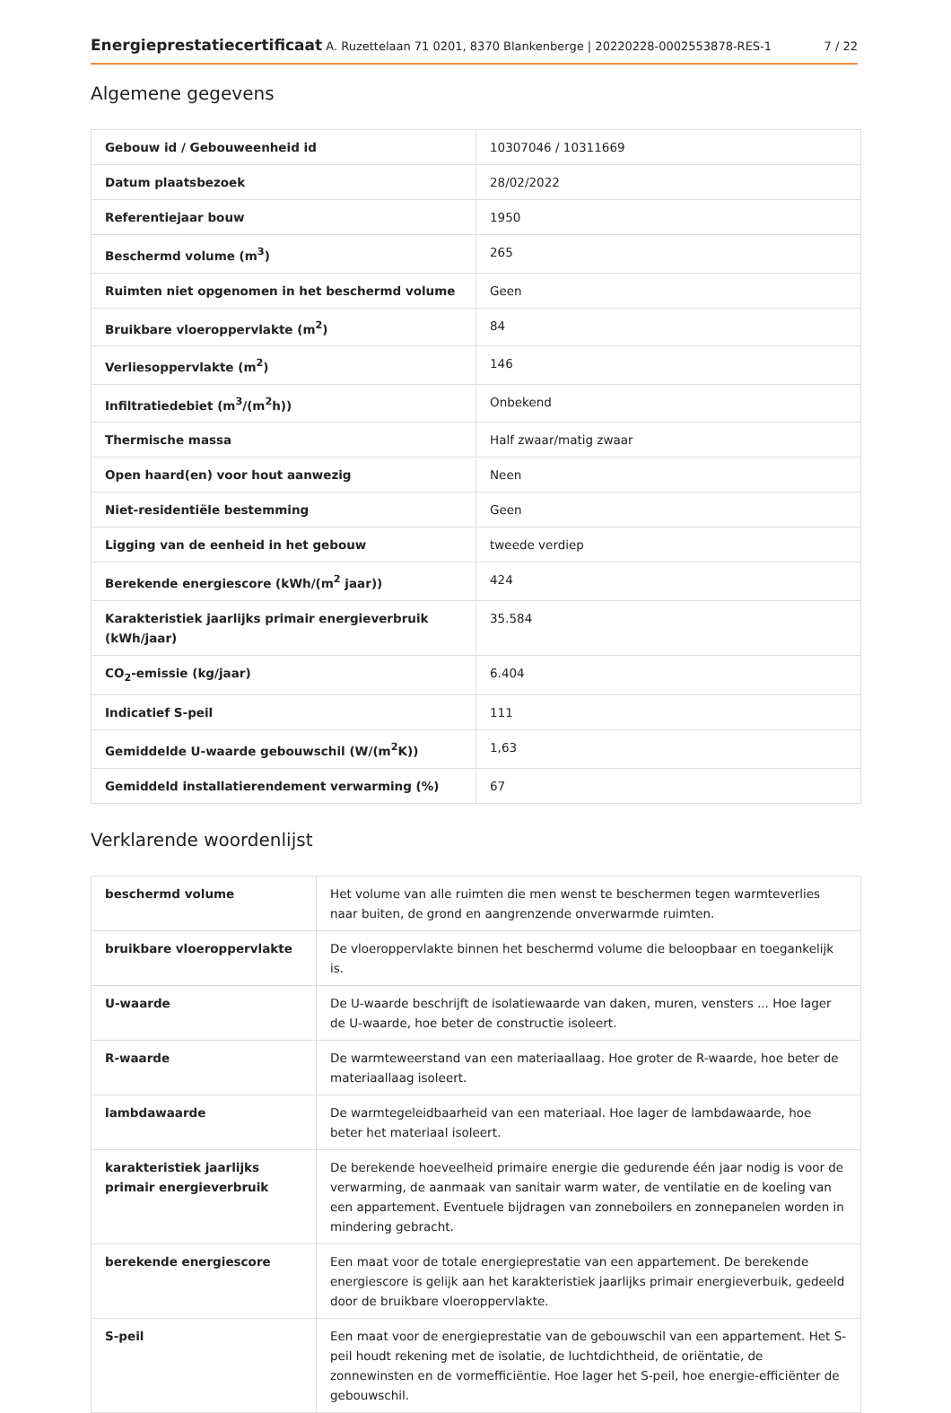Energieprestatiecertificaat A. Ruzettelaan 71 0201, 8370 Blankenberge | 20220228-0002553878-RES-1 7 / 22
Algemene gegevens
| Gebouw id / Gebouweenheid id | 10307046 / 10311669 |
| Datum plaatsbezoek | 28/02/2022 |
| Referentiejaar bouw | 1950 |
| Beschermd volume (m<sup>3</sup>) | 265 |
| Ruimten niet opgenomen in het beschermd volume | Geen |
| Bruikbare vloeroppervlakte (m<sup>2</sup>) | 84 |
| Verliesoppervlakte (m<sup>2</sup>) | 146 |
| Infiltratiedebiet (m<sup>3</sup>/(m<sup>2</sup>h)) | Onbekend |
| Thermische massa | Half zwaar/matig zwaar |
| Open haard(en) voor hout aanwezig | Neen |
| Niet-residentiële bestemming | Geen |
| Ligging van de eenheid in het gebouw | tweede verdiep |
| Berekende energiescore (kWh/(m<sup>2</sup> jaar)) | 424 |
| Karakteristiek jaarlijks primair energieverbruik (kWh/jaar) | 35.584 |
| CO<sub>2</sub>-emissie (kg/jaar) | 6.404 |
| Indicatief S-peil | 111 |
| Gemiddelde U-waarde gebouwschil (W/(m<sup>2</sup>K)) | 1,63 |
| Gemiddeld installatierendement verwarming (%) | 67 |
Verklarende woordenlijst
| beschermd volume | Het volume van alle ruimten die men wenst te beschermen tegen warmteverlies naar buiten, de grond en aangrenzende onverwarmde ruimten. |
| bruikbare vloeroppervlakte | De vloeroppervlakte binnen het beschermd volume die beloopbaar en toegankelijk is. |
| U-waarde | De U-waarde beschrijft de isolatiewaarde van daken, muren, vensters ... Hoe lager de U-waarde, hoe beter de constructie isoleert. |
| R-waarde | De warmteweerstand van een materiaallaag. Hoe groter de R-waarde, hoe beter de materiaallaag isoleert. |
| lambdawaarde | De warmtegeleidbaarheid van een materiaal. Hoe lager de lambdawaarde, hoe beter het materiaal isoleert. |
| karakteristiek jaarlijks primair energieverbruik | De berekende hoeveelheid primaire energie die gedurende één jaar nodig is voor de verwarming, de aanmaak van sanitair warm water, de ventilatie en de koeling van een appartement. Eventuele bijdragen van zonneboilers en zonnepanelen worden in mindering gebracht. |
| berekende energiescore | Een maat voor de totale energieprestatie van een appartement. De berekende energiescore is gelijk aan het karakteristiek jaarlijks primair energieverbuik, gedeeld door de bruikbare vloeroppervlakte. |
| S-peil | Een maat voor de energieprestatie van de gebouwschil van een appartement. Het S-peil houdt rekening met de isolatie, de luchtdichtheid, de oriëntatie, de zonnewinsten en de vormefficiëntie. Hoe lager het S-peil, hoe energie-efficiënter de gebouwschil. |